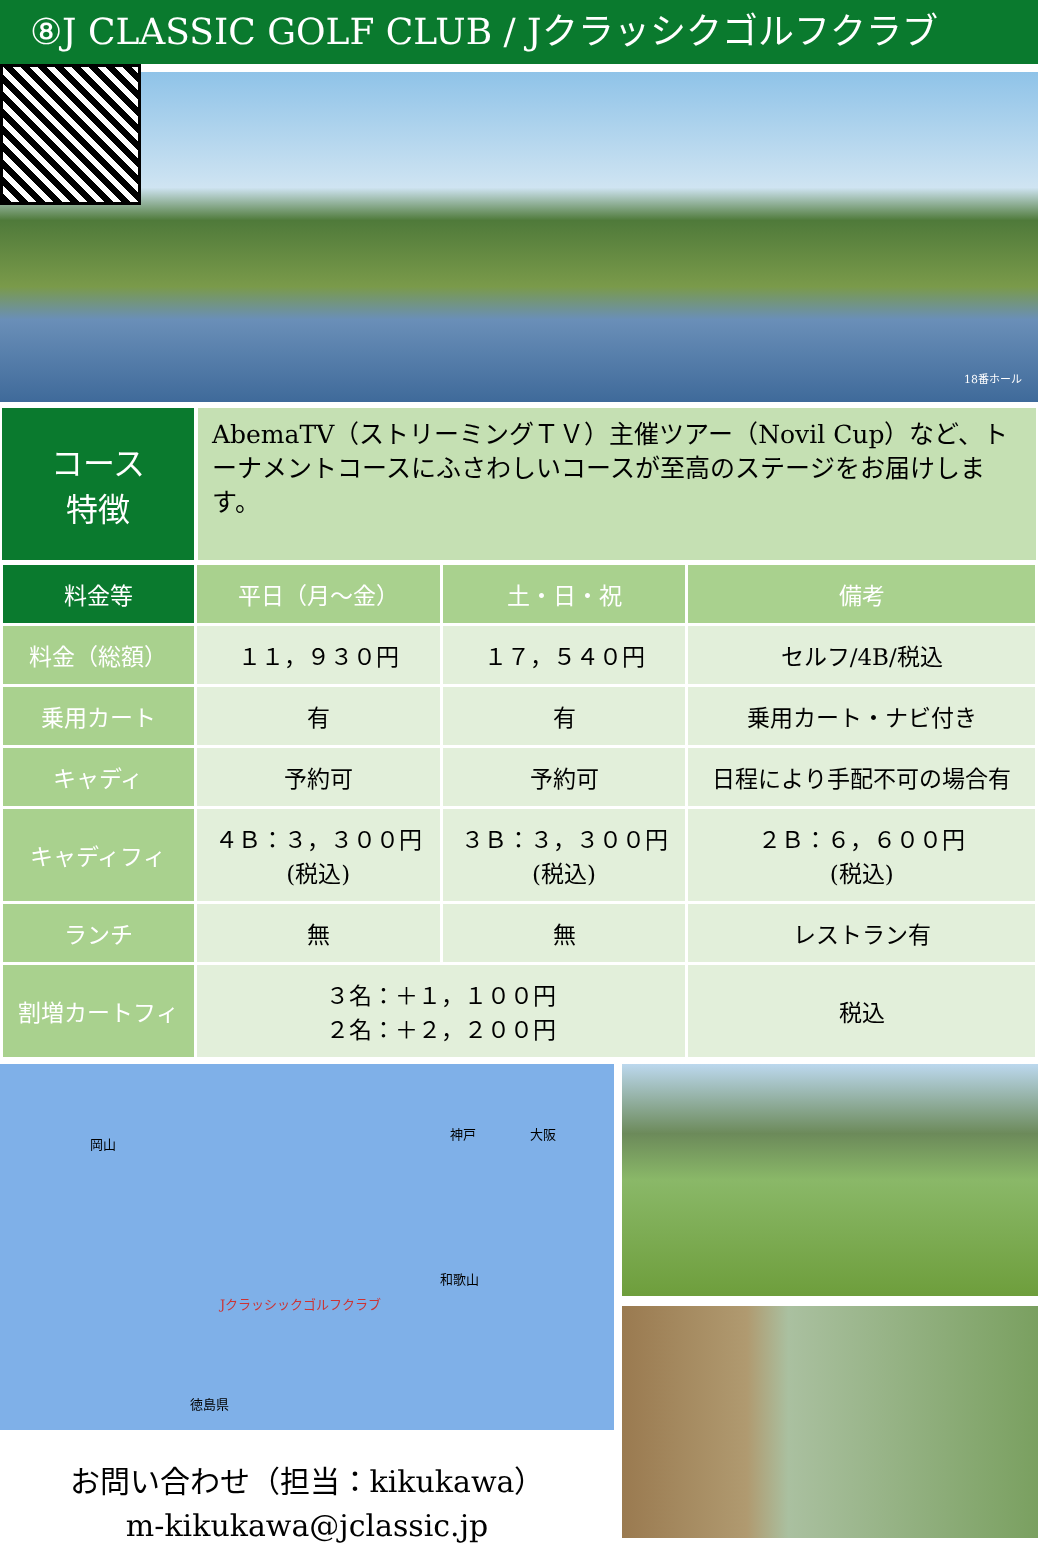⑧J CLASSIC GOLF CLUB / Jクラッシクゴルフクラブ
18番ホール
コース
特徴
AbemaTV（ストリーミングＴＶ）主催ツアー（Novil Cup）など、トーナメントコースにふさわしいコースが至高のステージをお届けします。
| 料金等 | 平日（月～金） | 土・日・祝 | 備考 |
| --- | --- | --- | --- |
| 料金（総額） | １１，９３０円 | １７，５４０円 | セルフ/4B/税込 |
| 乗用カート | 有 | 有 | 乗用カート・ナビ付き |
| キャディ | 予約可 | 予約可 | 日程により手配不可の場合有 |
| キャディフィ | ４Ｂ：３，３００円 (税込) | ３Ｂ：３，３００円 (税込) | ２Ｂ：６，６００円 (税込) |
| ランチ | 無 | 無 | レストラン有 |
| 割増カートフィ | ３名：＋１，１００円 ２名：＋２，２００円 | | 税込 |
岡山
神戸 大阪
Jクラッシックゴルフクラブ
和歌山
徳島県
お問い合わせ（担当：kikukawa）
m-kikukawa@jclassic.jp